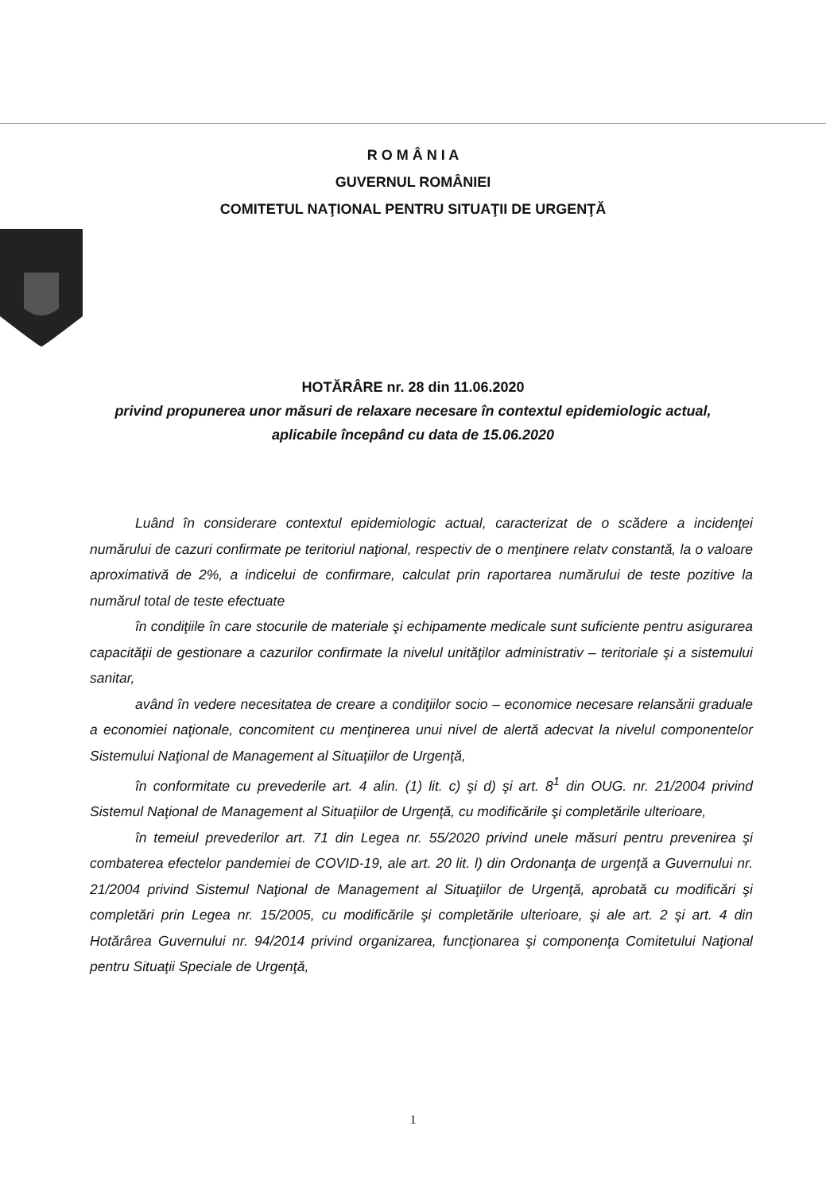R O M Â N I A
GUVERNUL ROMÂNIEI
COMITETUL NAŢIONAL PENTRU SITUAŢII DE URGENŢĂ
HOTĂRÂRE nr. 28 din 11.06.2020
privind propunerea unor măsuri de relaxare necesare în contextul epidemiologic actual,
aplicabile începând cu data de 15.06.2020
Luând în considerare contextul epidemiologic actual, caracterizat de o scădere a incidenţei numărului de cazuri confirmate pe teritoriul naţional, respectiv de o menţinere relatv constantă, la o valoare aproximativă de 2%, a indicelui de confirmare, calculat prin raportarea numărului de teste pozitive la numărul total de teste efectuate
în condiţiile în care stocurile de materiale şi echipamente medicale sunt suficiente pentru asigurarea capacităţii de gestionare a cazurilor confirmate la nivelul unităţilor administrativ – teritoriale şi a sistemului sanitar,
având în vedere necesitatea de creare a condiţiilor socio – economice necesare relansării graduale a economiei naţionale, concomitent cu menţinerea unui nivel de alertă adecvat la nivelul componentelor Sistemului Naţional de Management al Situaţiilor de Urgenţă,
în conformitate cu prevederile art. 4 alin. (1) lit. c) şi d) şi art. 8<sup>1</sup> din OUG. nr. 21/2004 privind Sistemul Naţional de Management al Situaţiilor de Urgenţă, cu modificările şi completările ulterioare,
în temeiul prevederilor art. 71 din Legea nr. 55/2020 privind unele măsuri pentru prevenirea şi combaterea efectelor pandemiei de COVID-19, ale art. 20 lit. l) din Ordonanţa de urgenţă a Guvernului nr. 21/2004 privind Sistemul Naţional de Management al Situaţiilor de Urgenţă, aprobată cu modificări şi completări prin Legea nr. 15/2005, cu modificările şi completările ulterioare, şi ale art. 2 şi art. 4 din Hotărârea Guvernului nr. 94/2014 privind organizarea, funcţionarea şi componenţa Comitetului Naţional pentru Situaţii Speciale de Urgenţă,
1